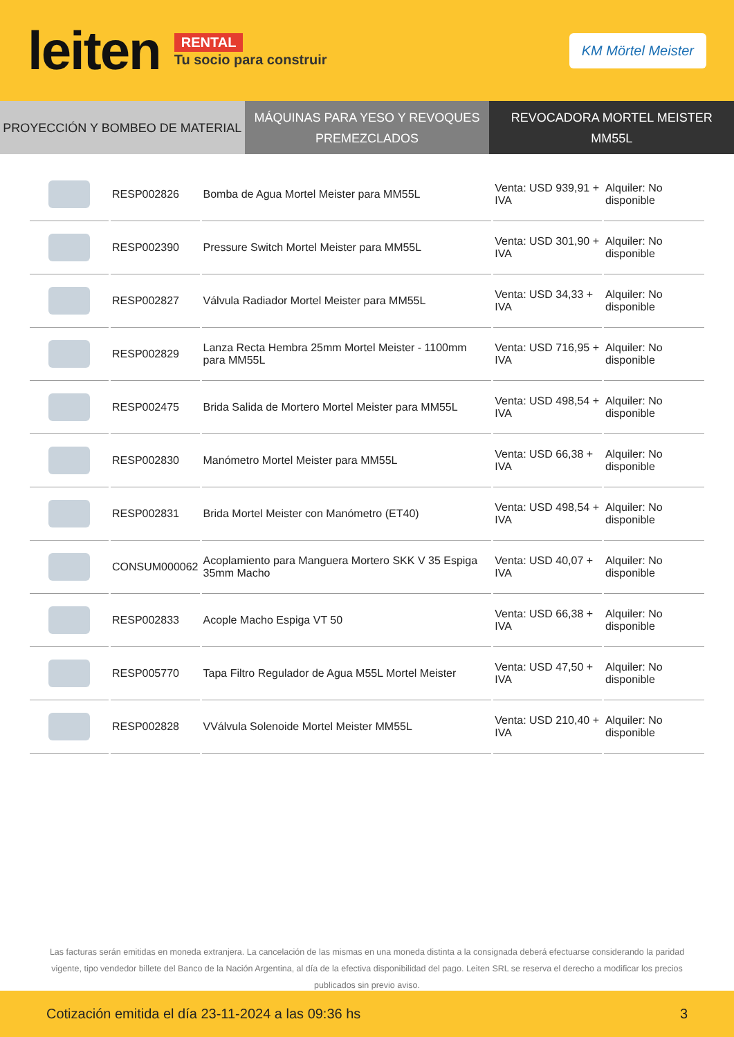leiten
RENTAL
Tu socio para construir
KM Mörtel Meister
PROYECCIÓN Y BOMBEO DE MATERIAL
MÁQUINAS PARA YESO Y REVOQUES
PREMEZCLADOS
REVOCADORA MORTEL MEISTER MM55L
| | RESP002826 | Bomba de Agua Mortel Meister para MM55L | Venta: USD 939,91 + IVA | Alquiler: No disponible |
| | RESP002390 | Pressure Switch Mortel Meister para MM55L | Venta: USD 301,90 + IVA | Alquiler: No disponible |
| | RESP002827 | Válvula Radiador Mortel Meister para MM55L | Venta: USD 34,33 + IVA | Alquiler: No disponible |
| | RESP002829 | Lanza Recta Hembra 25mm Mortel Meister - 1100mm para MM55L | Venta: USD 716,95 + IVA | Alquiler: No disponible |
| | RESP002475 | Brida Salida de Mortero Mortel Meister para MM55L | Venta: USD 498,54 + IVA | Alquiler: No disponible |
| | RESP002830 | Manómetro Mortel Meister para MM55L | Venta: USD 66,38 + IVA | Alquiler: No disponible |
| | RESP002831 | Brida Mortel Meister con Manómetro (ET40) | Venta: USD 498,54 + IVA | Alquiler: No disponible |
| | CONSUM000062 | Acoplamiento para Manguera Mortero SKK V 35 Espiga 35mm Macho | Venta: USD 40,07 + IVA | Alquiler: No disponible |
| | RESP002833 | Acople Macho Espiga VT 50 | Venta: USD 66,38 + IVA | Alquiler: No disponible |
| | RESP005770 | Tapa Filtro Regulador de Agua M55L Mortel Meister | Venta: USD 47,50 + IVA | Alquiler: No disponible |
| | RESP002828 | VVálvula Solenoide Mortel Meister MM55L | Venta: USD 210,40 + IVA | Alquiler: No disponible |
Las facturas serán emitidas en moneda extranjera. La cancelación de las mismas en una moneda distinta a la consignada deberá efectuarse considerando la paridad vigente, tipo vendedor billete del Banco de la Nación Argentina, al día de la efectiva disponibilidad del pago. Leiten SRL se reserva el derecho a modificar los precios publicados sin previo aviso.
Cotización emitida el día 23-11-2024 a las 09:36 hs 3